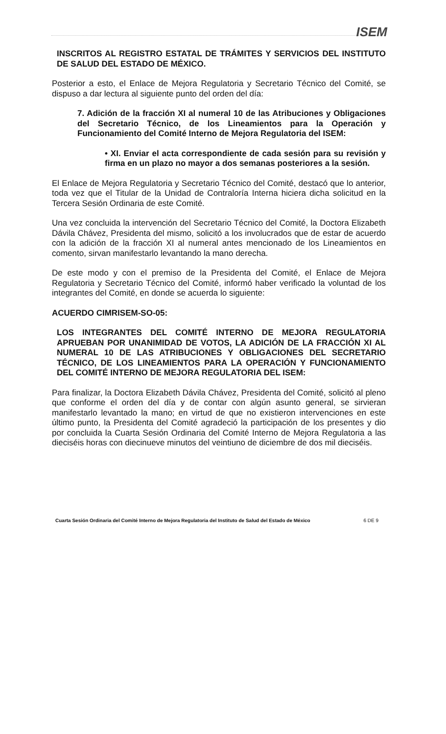ISEM
INSCRITOS AL REGISTRO ESTATAL DE TRÁMITES Y SERVICIOS DEL INSTITUTO DE SALUD DEL ESTADO DE MÉXICO.
Posterior a esto, el Enlace de Mejora Regulatoria y Secretario Técnico del Comité, se dispuso a dar lectura al siguiente punto del orden del día:
7. Adición de la fracción XI al numeral 10 de las Atribuciones y Obligaciones del Secretario Técnico, de los Lineamientos para la Operación y Funcionamiento del Comité Interno de Mejora Regulatoria del ISEM:
• XI. Enviar el acta correspondiente de cada sesión para su revisión y firma en un plazo no mayor a dos semanas posteriores a la sesión.
El Enlace de Mejora Regulatoria y Secretario Técnico del Comité, destacó que lo anterior, toda vez que el Titular de la Unidad de Contraloría Interna hiciera dicha solicitud en la Tercera Sesión Ordinaria de este Comité.
Una vez concluida la intervención del Secretario Técnico del Comité, la Doctora Elizabeth Dávila Chávez, Presidenta del mismo, solicitó a los involucrados que de estar de acuerdo con la adición de la fracción XI al numeral antes mencionado de los Lineamientos en comento, sirvan manifestarlo levantando la mano derecha.
De este modo y con el premiso de la Presidenta del Comité, el Enlace de Mejora Regulatoria y Secretario Técnico del Comité, informó haber verificado la voluntad de los integrantes del Comité, en donde se acuerda lo siguiente:
ACUERDO CIMRISEM-SO-05:
LOS INTEGRANTES DEL COMITÉ INTERNO DE MEJORA REGULATORIA APRUEBAN POR UNANIMIDAD DE VOTOS, LA ADICIÓN DE LA FRACCIÓN XI AL NUMERAL 10 DE LAS ATRIBUCIONES Y OBLIGACIONES DEL SECRETARIO TÉCNICO, DE LOS LINEAMIENTOS PARA LA OPERACIÓN Y FUNCIONAMIENTO DEL COMITÉ INTERNO DE MEJORA REGULATORIA DEL ISEM:
Para finalizar, la Doctora Elizabeth Dávila Chávez, Presidenta del Comité, solicitó al pleno que conforme el orden del día y de contar con algún asunto general, se sirvieran manifestarlo levantado la mano; en virtud de que no existieron intervenciones en este último punto, la Presidenta del Comité agradeció la participación de los presentes y dio por concluida la Cuarta Sesión Ordinaria del Comité Interno de Mejora Regulatoria a las dieciséis horas con diecinueve minutos del veintiuno de diciembre de dos mil dieciséis.
Cuarta Sesión Ordinaria del Comité Interno de Mejora Regulatoria del Instituto de Salud del Estado de México 6 DE 9